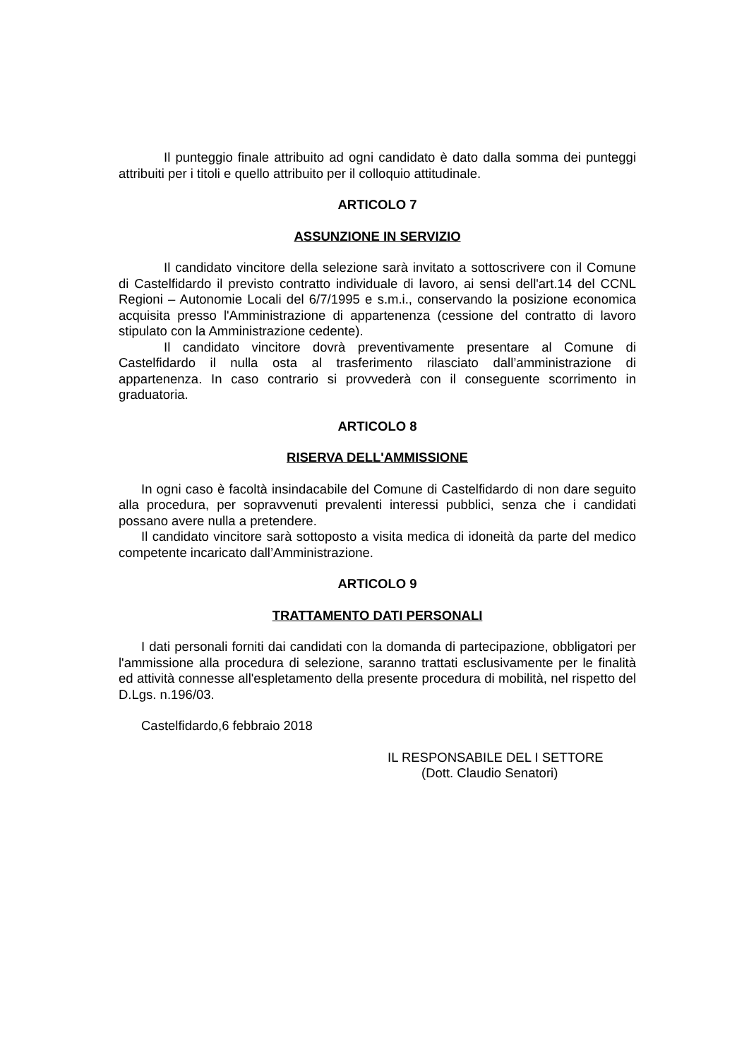Il punteggio finale attribuito ad ogni candidato è dato dalla somma dei punteggi attribuiti per i titoli e quello attribuito per il colloquio attitudinale.
ARTICOLO 7
ASSUNZIONE IN SERVIZIO
Il candidato vincitore della selezione sarà invitato a sottoscrivere con il Comune di Castelfidardo il previsto contratto individuale di lavoro, ai sensi dell'art.14 del CCNL Regioni – Autonomie Locali del 6/7/1995 e s.m.i., conservando la posizione economica acquisita presso l'Amministrazione di appartenenza (cessione del contratto di lavoro stipulato con la Amministrazione cedente).
Il candidato vincitore dovrà preventivamente presentare al Comune di Castelfidardo il nulla osta al trasferimento rilasciato dall’amministrazione di appartenenza. In caso contrario si provvederà con il conseguente scorrimento in graduatoria.
ARTICOLO 8
RISERVA DELL'AMMISSIONE
In ogni caso è facoltà insindacabile del Comune di Castelfidardo di non dare seguito alla procedura, per sopravvenuti prevalenti interessi pubblici, senza che i candidati possano avere nulla a pretendere.
Il candidato vincitore sarà sottoposto a visita medica di idoneità da parte del medico competente incaricato dall’Amministrazione.
ARTICOLO 9
TRATTAMENTO DATI PERSONALI
I dati personali forniti dai candidati con la domanda di partecipazione, obbligatori per l'ammissione alla procedura di selezione, saranno trattati esclusivamente per le finalità ed attività connesse all'espletamento della presente procedura di mobilità, nel rispetto del D.Lgs. n.196/03.
Castelfidardo,6 febbraio 2018
IL RESPONSABILE DEL I SETTORE
(Dott. Claudio Senatori)